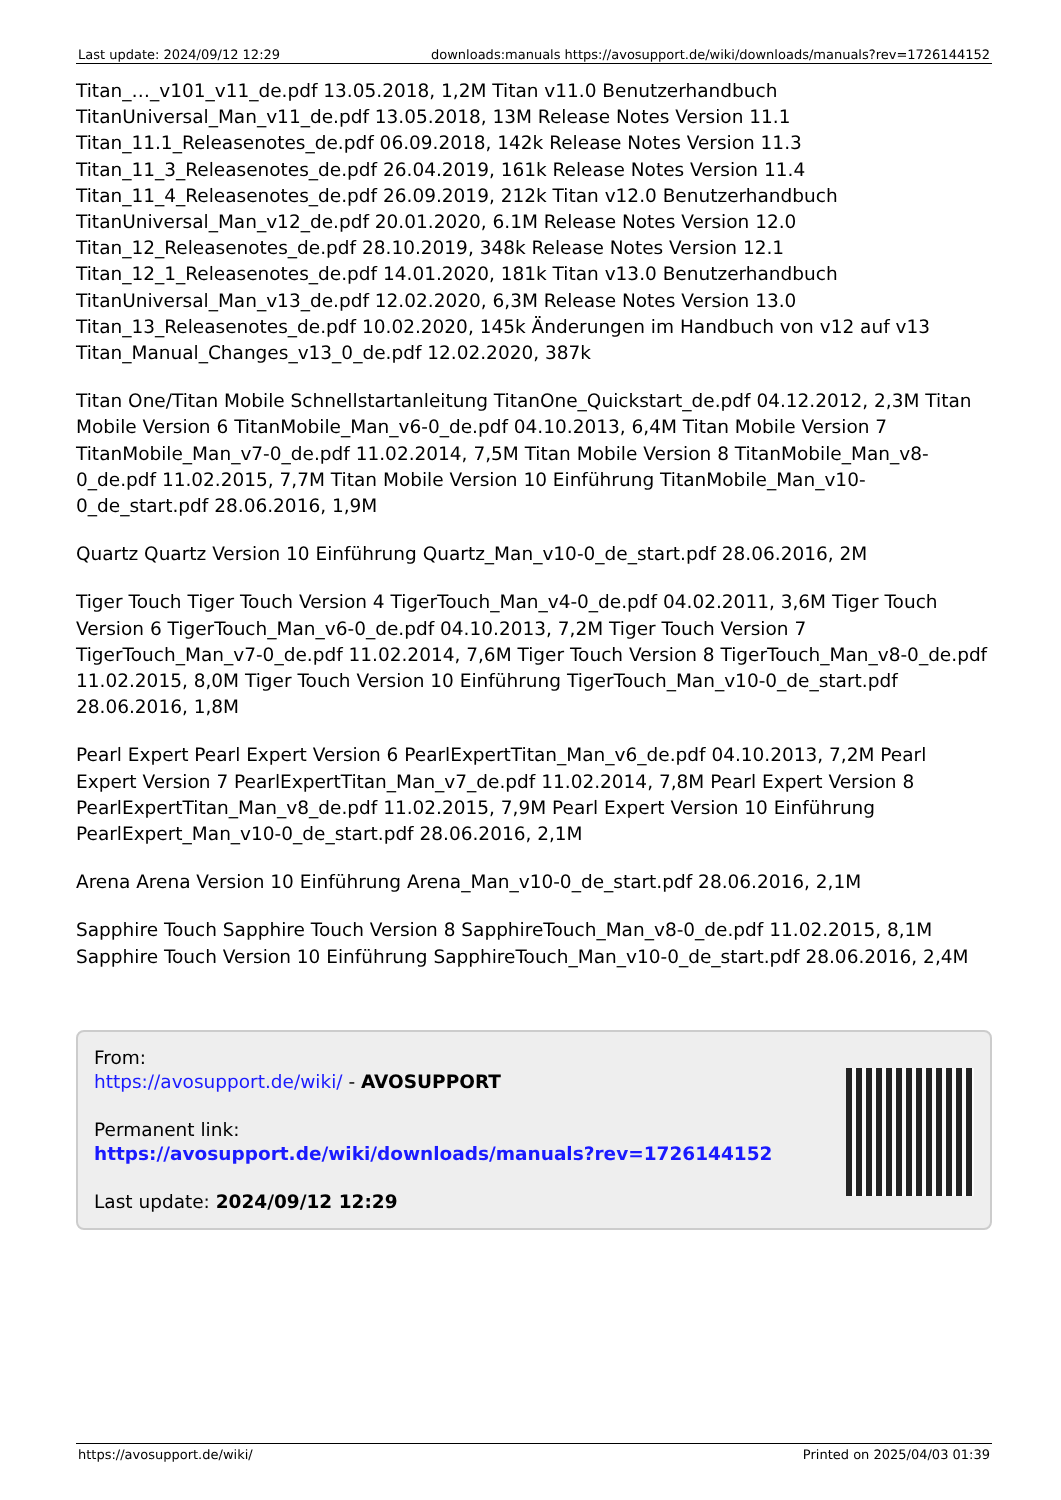Last update: 2024/09/12 12:29 downloads:manuals https://avosupport.de/wiki/downloads/manuals?rev=1726144152
Titan_…_v101_v11_de.pdf 13.05.2018, 1,2M Titan v11.0 Benutzerhandbuch
TitanUniversal_Man_v11_de.pdf 13.05.2018, 13M Release Notes Version 11.1
Titan_11.1_Releasenotes_de.pdf 06.09.2018, 142k Release Notes Version 11.3
Titan_11_3_Releasenotes_de.pdf 26.04.2019, 161k Release Notes Version 11.4
Titan_11_4_Releasenotes_de.pdf 26.09.2019, 212k Titan v12.0 Benutzerhandbuch
TitanUniversal_Man_v12_de.pdf 20.01.2020, 6.1M Release Notes Version 12.0
Titan_12_Releasenotes_de.pdf 28.10.2019, 348k Release Notes Version 12.1
Titan_12_1_Releasenotes_de.pdf 14.01.2020, 181k Titan v13.0 Benutzerhandbuch
TitanUniversal_Man_v13_de.pdf 12.02.2020, 6,3M Release Notes Version 13.0
Titan_13_Releasenotes_de.pdf 10.02.2020, 145k Änderungen im Handbuch von v12 auf v13
Titan_Manual_Changes_v13_0_de.pdf 12.02.2020, 387k
Titan One/Titan Mobile Schnellstartanleitung TitanOne_Quickstart_de.pdf 04.12.2012, 2,3M Titan Mobile Version 6 TitanMobile_Man_v6-0_de.pdf 04.10.2013, 6,4M Titan Mobile Version 7 TitanMobile_Man_v7-0_de.pdf 11.02.2014, 7,5M Titan Mobile Version 8 TitanMobile_Man_v8-0_de.pdf 11.02.2015, 7,7M Titan Mobile Version 10 Einführung TitanMobile_Man_v10-0_de_start.pdf 28.06.2016, 1,9M
Quartz Quartz Version 10 Einführung Quartz_Man_v10-0_de_start.pdf 28.06.2016, 2M
Tiger Touch Tiger Touch Version 4 TigerTouch_Man_v4-0_de.pdf 04.02.2011, 3,6M Tiger Touch Version 6 TigerTouch_Man_v6-0_de.pdf 04.10.2013, 7,2M Tiger Touch Version 7 TigerTouch_Man_v7-0_de.pdf 11.02.2014, 7,6M Tiger Touch Version 8 TigerTouch_Man_v8-0_de.pdf 11.02.2015, 8,0M Tiger Touch Version 10 Einführung TigerTouch_Man_v10-0_de_start.pdf 28.06.2016, 1,8M
Pearl Expert Pearl Expert Version 6 PearlExpertTitan_Man_v6_de.pdf 04.10.2013, 7,2M Pearl Expert Version 7 PearlExpertTitan_Man_v7_de.pdf 11.02.2014, 7,8M Pearl Expert Version 8 PearlExpertTitan_Man_v8_de.pdf 11.02.2015, 7,9M Pearl Expert Version 10 Einführung PearlExpert_Man_v10-0_de_start.pdf 28.06.2016, 2,1M
Arena Arena Version 10 Einführung Arena_Man_v10-0_de_start.pdf 28.06.2016, 2,1M
Sapphire Touch Sapphire Touch Version 8 SapphireTouch_Man_v8-0_de.pdf 11.02.2015, 8,1M Sapphire Touch Version 10 Einführung SapphireTouch_Man_v10-0_de_start.pdf 28.06.2016, 2,4M
From:
https://avosupport.de/wiki/ - AVOSUPPORT
Permanent link:
https://avosupport.de/wiki/downloads/manuals?rev=1726144152
Last update: 2024/09/12 12:29
https://avosupport.de/wiki/ Printed on 2025/04/03 01:39